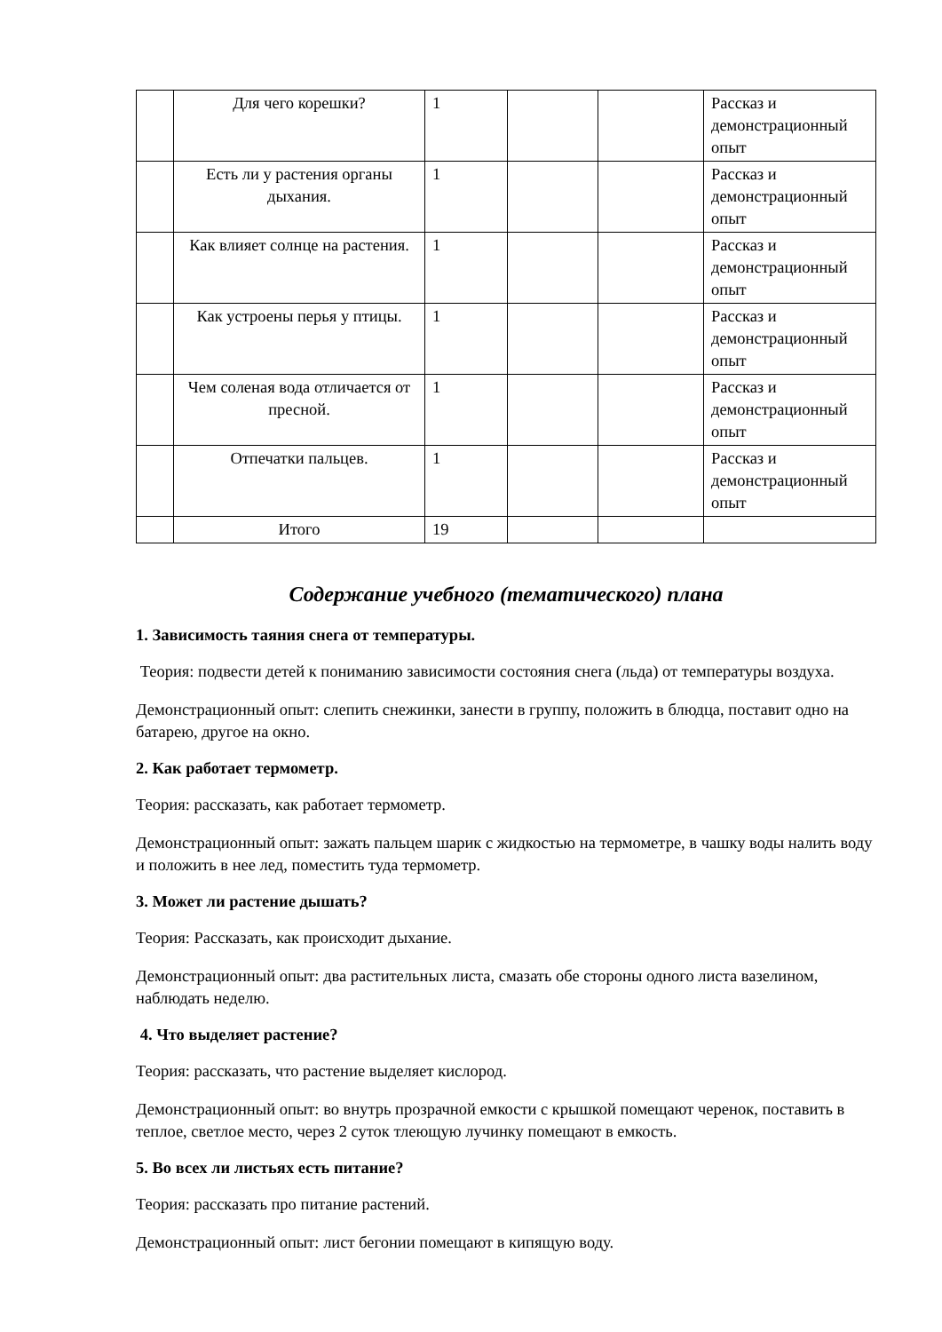| | Для чего корешки? | 1 | | | Рассказ и демонстрационный опыт |
| | Есть ли у растения органы дыхания. | 1 | | | Рассказ и демонстрационный опыт |
| | Как влияет солнце на растения. | 1 | | | Рассказ и демонстрационный опыт |
| | Как устроены перья у птицы. | 1 | | | Рассказ и демонстрационный опыт |
| | Чем соленая вода отличается от пресной. | 1 | | | Рассказ и демонстрационный опыт |
| | Отпечатки пальцев. | 1 | | | Рассказ и демонстрационный опыт |
| | Итого | 19 | | | |
Содержание учебного (тематического) плана
1. Зависимость таяния снега от температуры.
Теория: подвести детей к пониманию зависимости состояния снега (льда) от температуры воздуха.
Демонстрационный опыт: слепить снежинки, занести в группу, положить в блюдца, поставит одно на батарею, другое на окно.
2. Как работает термометр.
Теория: рассказать, как работает термометр.
Демонстрационный опыт: зажать пальцем шарик с жидкостью на термометре, в чашку воды налить воду и положить в нее лед, поместить туда термометр.
3. Может ли растение дышать?
Теория: Рассказать, как происходит дыхание.
Демонстрационный опыт: два растительных листа, смазать обе стороны одного листа вазелином, наблюдать неделю.
4. Что выделяет растение?
Теория: рассказать, что растение выделяет кислород.
Демонстрационный опыт: во внутрь прозрачной емкости с крышкой помещают черенок, поставить в теплое, светлое место, через 2 суток тлеющую лучинку помещают в емкость.
5. Во всех ли листьях есть питание?
Теория: рассказать про питание растений.
Демонстрационный опыт: лист бегонии помещают в кипящую воду.